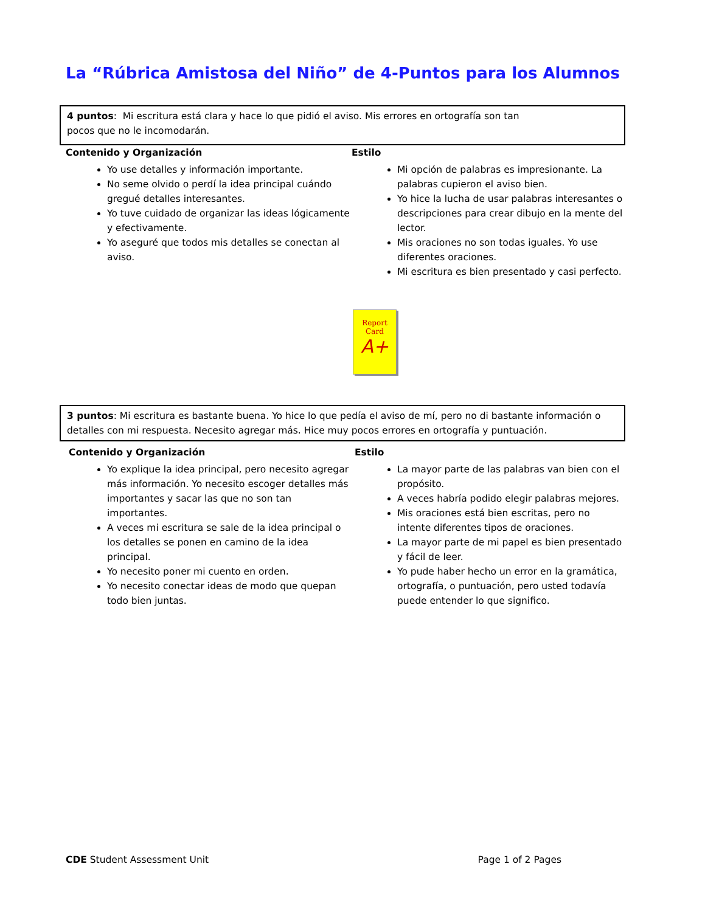La “Rúbrica Amistosa del Niño” de 4-Puntos para los Alumnos
4 puntos: Mi escritura está clara y hace lo que pidió el aviso. Mis errores en ortografía son tan
pocos que no le incomodarán.
Contenido y Organización
Yo use detalles y información importante.
No seme olvido o perdí la idea principal cuándo gregué detalles interesantes.
Yo tuve cuidado de organizar las ideas lógicamente y efectivamente.
Yo aseguré que todos mis detalles se conectan al aviso.
Estilo
Mi opción de palabras es impresionante. La palabras cupieron el aviso bien.
Yo hice la lucha de usar palabras interesantes o descripciones para crear dibujo en la mente del lector.
Mis oraciones no son todas iguales. Yo use diferentes oraciones.
Mi escritura es bien presentado y casi perfecto.
Report
Card
A+
3 puntos: Mi escritura es bastante buena. Yo hice lo que pedía el aviso de mí, pero no di bastante información o detalles con mi respuesta. Necesito agregar más. Hice muy pocos errores en ortografía y puntuación.
Contenido y Organización
Yo explique la idea principal, pero necesito agregar más información. Yo necesito escoger detalles más importantes y sacar las que no son tan importantes.
A veces mi escritura se sale de la idea principal o los detalles se ponen en camino de la idea principal.
Yo necesito poner mi cuento en orden.
Yo necesito conectar ideas de modo que quepan todo bien juntas.
Estilo
La mayor parte de las palabras van bien con el propósito.
A veces habría podido elegir palabras mejores.
Mis oraciones está bien escritas, pero no intente diferentes tipos de oraciones.
La mayor parte de mi papel es bien presentado y fácil de leer.
Yo pude haber hecho un error en la gramática, ortografía, o puntuación, pero usted todavía puede entender lo que significo.
CDE Student Assessment Unit Page 1 of 2 Pages